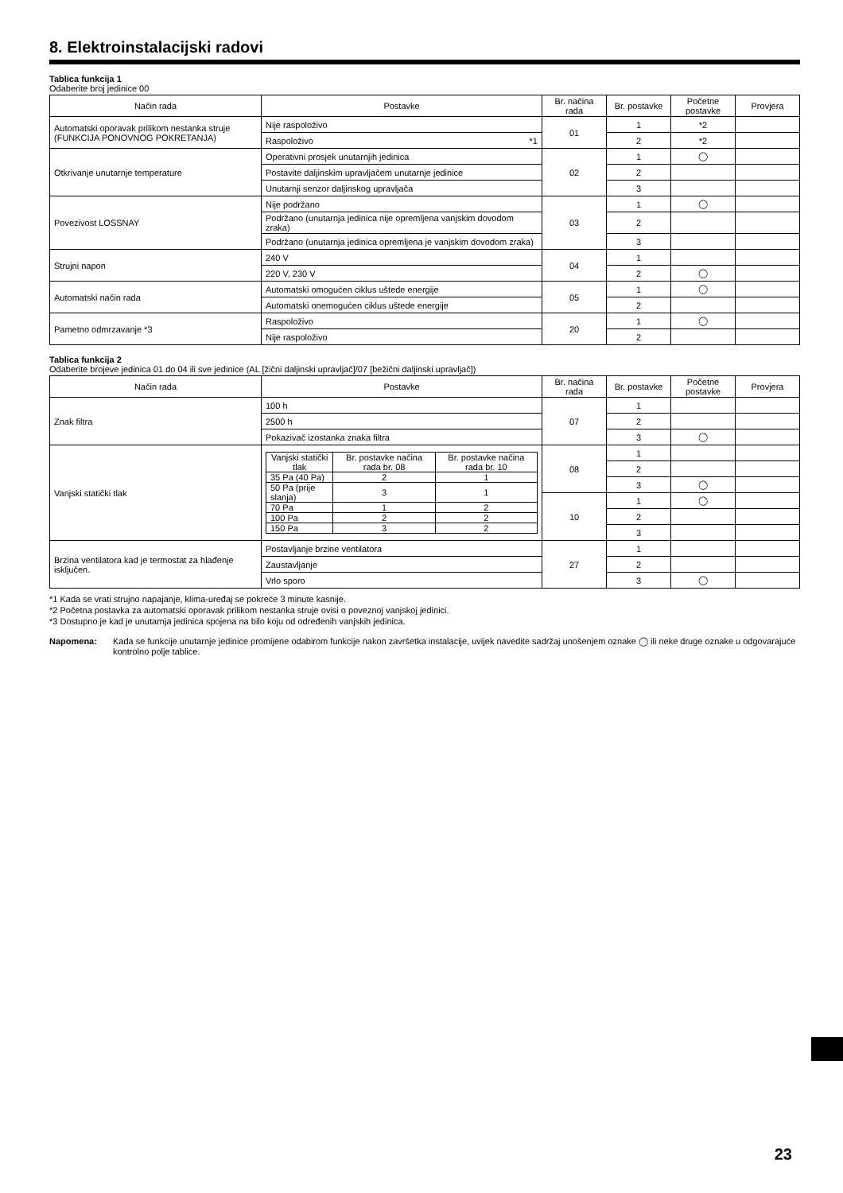8. Elektroinstalacijski radovi
Tablica funkcija 1
Odaberite broj jedinice 00
| Način rada | Postavke | Br. načina rada | Br. postavke | Početne postavke | Provjera |
| --- | --- | --- | --- | --- | --- |
| Automatski oporavak prilikom nestanka struje (FUNKCIJA PONOVNOG POKRETANJA) | Nije raspoloživo | 01 | 1 | *2 | |
| | Raspoloživo *1 | | 2 | *2 | |
| Otkrivanje unutarnje temperature | Operativni prosjek unutarnjih jedinica | 02 | 1 | ◯ | |
| | Postavite daljinskim upravljačem unutarnje jedinice | | 2 | | |
| | Unutarnji senzor daljinskog upravljača | | 3 | | |
| Povezivost LOSSNAY | Nije podržano | 03 | 1 | ◯ | |
| | Podržano (unutarnja jedinica nije opremljena vanjskim dovodom zraka) | | 2 | | |
| | Podržano (unutarnja jedinica opremljena je vanjskim dovodom zraka) | | 3 | | |
| Strujni napon | 240 V | 04 | 1 | | |
| | 220 V, 230 V | | 2 | ◯ | |
| Automatski način rada | Automatski omogućen ciklus uštede energije | 05 | 1 | ◯ | |
| | Automatski onemogućen ciklus uštede energije | | 2 | | |
| Pametno odmrzavanje *3 | Raspoloživo | 20 | 1 | ◯ | |
| | Nije raspoloživo | | 2 | | |
Tablica funkcija 2
Odaberite brojeve jedinica 01 do 04 ili sve jedinice (AL [žični daljinski upravljač]/07 [bežični daljinski upravljač])
| Način rada | Postavke | Br. načina rada | Br. postavke | Početne postavke | Provjera |
| --- | --- | --- | --- | --- | --- |
| Znak filtra | 100 h | 07 | 1 | | |
| | 2500 h | | 2 | | |
| | Pokazivač izostanka znaka filtra | | 3 | ◯ | |
| Vanjski statički tlak | / Vanjski statički tlak / Br. postavke načina rada br. 08 / Br. postavke načina rada br. 10 / / 35 Pa (40 Pa) / 2 / 1 / / 50 Pa (prije slanja) / 3 / 1 / / 70 Pa / 1 / 2 / / 100 Pa / 2 / 2 / / 150 Pa / 3 / 2 / | 08 | 1 | | |
| | | | 2 | | |
| | | | 3 | ◯ | |
| | | 10 | 1 | ◯ | |
| | | | 2 | | |
| | | | 3 | | |
| Brzina ventilatora kad je termostat za hlađenje isključen. | Postavljanje brzine ventilatora | 27 | 1 | | |
| | Zaustavljanje | | 2 | | |
| | Vrlo sporo | | 3 | ◯ | |
*1 Kada se vrati strujno napajanje, klima-uređaj se pokreće 3 minute kasnije.
*2 Početna postavka za automatski oporavak prilikom nestanka struje ovisi o poveznoj vanjskoj jedinici.
*3 Dostupno je kad je unutarnja jedinica spojena na bilo koju od određenih vanjskih jedinica.
Napomena: Kada se funkcije unutarnje jedinice promijene odabirom funkcije nakon završetka instalacije, uvijek navedite sadržaj unošenjem oznake ◯ ili neke druge oznake u odgovarajuće kontrolno polje tablice.
23